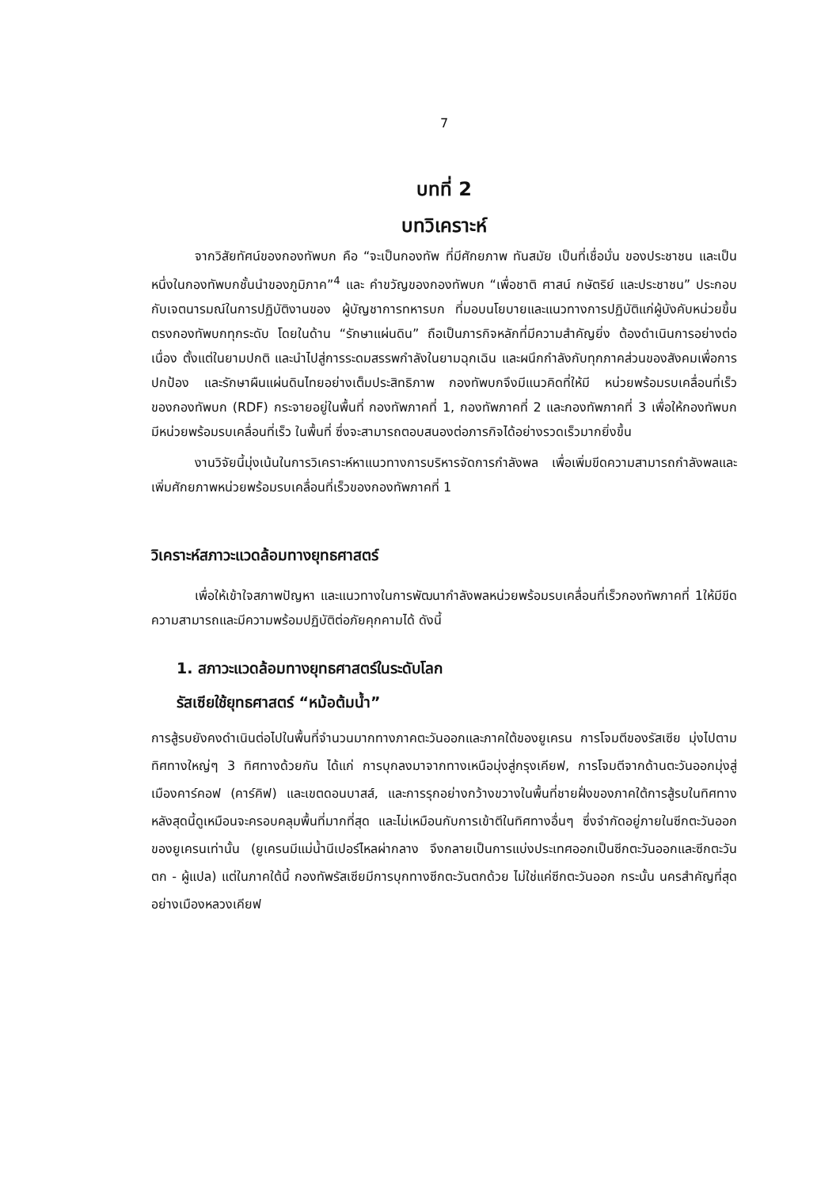7
บทที่ 2
บทวิเคราะห์
จากวิสัยทัศน์ของกองทัพบก คือ “จะเป็นกองทัพ ที่มีศักยภาพ ทันสมัย เป็นที่เชื่อมั่น ของประชาชน และเป็นหนึ่งในกองทัพบกชั้นนำของภูมิภาค”<sup>4</sup> และ คำขวัญของกองทัพบก “เพื่อชาติ ศาสน์ กษัตริย์ และประชาชน” ประกอบกับเจตนารมณ์ในการปฏิบัติงานของ ผู้บัญชาการทหารบก ที่มอบนโยบายและแนวทางการปฏิบัติแก่ผู้บังคับหน่วยขึ้นตรงกองทัพบกทุกระดับ โดยในด้าน “รักษาแผ่นดิน” ถือเป็นภารกิจหลักที่มีความสำคัญยิ่ง ต้องดำเนินการอย่างต่อเนื่อง ตั้งแต่ในยามปกติ และนำไปสู่การระดมสรรพกำลังในยามฉุกเฉิน และผนึกกำลังกับทุกภาคส่วนของสังคมเพื่อการปกป้อง และรักษาผืนแผ่นดินไทยอย่างเต็มประสิทธิภาพ กองทัพบกจึงมีแนวคิดที่ให้มี หน่วยพร้อมรบเคลื่อนที่เร็วของกองทัพบก (RDF) กระจายอยู่ในพื้นที่ กองทัพภาคที่ 1, กองทัพภาคที่ 2 และกองทัพภาคที่ 3 เพื่อให้กองทัพบก มีหน่วยพร้อมรบเคลื่อนที่เร็ว ในพื้นที่ ซึ่งจะสามารถตอบสนองต่อภารกิจได้อย่างรวดเร็วมากยิ่งขึ้น
งานวิจัยนี้มุ่งเน้นในการวิเคราะห์หาแนวทางการบริหารจัดการกำลังพล เพื่อเพิ่มขีดความสามารถกำลังพลและเพิ่มศักยภาพหน่วยพร้อมรบเคลื่อนที่เร็วของกองทัพภาคที่ 1
วิเคราะห์สภาวะแวดล้อมทางยุทธศาสตร์
เพื่อให้เข้าใจสภาพปัญหา และแนวทางในการพัฒนากำลังพลหน่วยพร้อมรบเคลื่อนที่เร็วกองทัพภาคที่ 1ให้มีขีดความสามารถและมีความพร้อมปฏิบัติต่อภัยคุกคามได้ ดังนี้
1. สภาวะแวดล้อมทางยุทธศาสตร์ในระดับโลก
รัสเซียใช้ยุทธศาสตร์ “หม้อต้มน้ำ”
การสู้รบยังคงดำเนินต่อไปในพื้นที่จำนวนมากทางภาคตะวันออกและภาคใต้ของยูเครน การโจมตีของรัสเซีย มุ่งไปตามทิศทางใหญ่ๆ 3 ทิศทางด้วยกัน ได้แก่ การบุกลงมาจากทางเหนือมุ่งสู่กรุงเคียฟ, การโจมตีจากด้านตะวันออกมุ่งสู่เมืองคาร์คอฟ (คาร์คิฟ) และเขตดอนบาสส์, และการรุกอย่างกว้างขวางในพื้นที่ชายฝั่งของภาคใต้การสู้รบในทิศทางหลังสุดนี้ดูเหมือนจะครอบคลุมพื้นที่มากที่สุด และไม่เหมือนกับการเข้าตีในทิศทางอื่นๆ ซึ่งจำกัดอยู่ภายในซีกตะวันออกของยูเครนเท่านั้น (ยูเครนมีแม่น้ำนีเปอร์ไหลผ่ากลาง จึงกลายเป็นการแบ่งประเทศออกเป็นซีกตะวันออกและซีกตะวันตก - ผู้แปล) แต่ในภาคใต้นี้ กองทัพรัสเซียมีการบุกทางซีกตะวันตกด้วย ไม่ใช่แค่ซีกตะวันออก กระนั้น นครสำคัญที่สุดอย่างเมืองหลวงเคียฟ